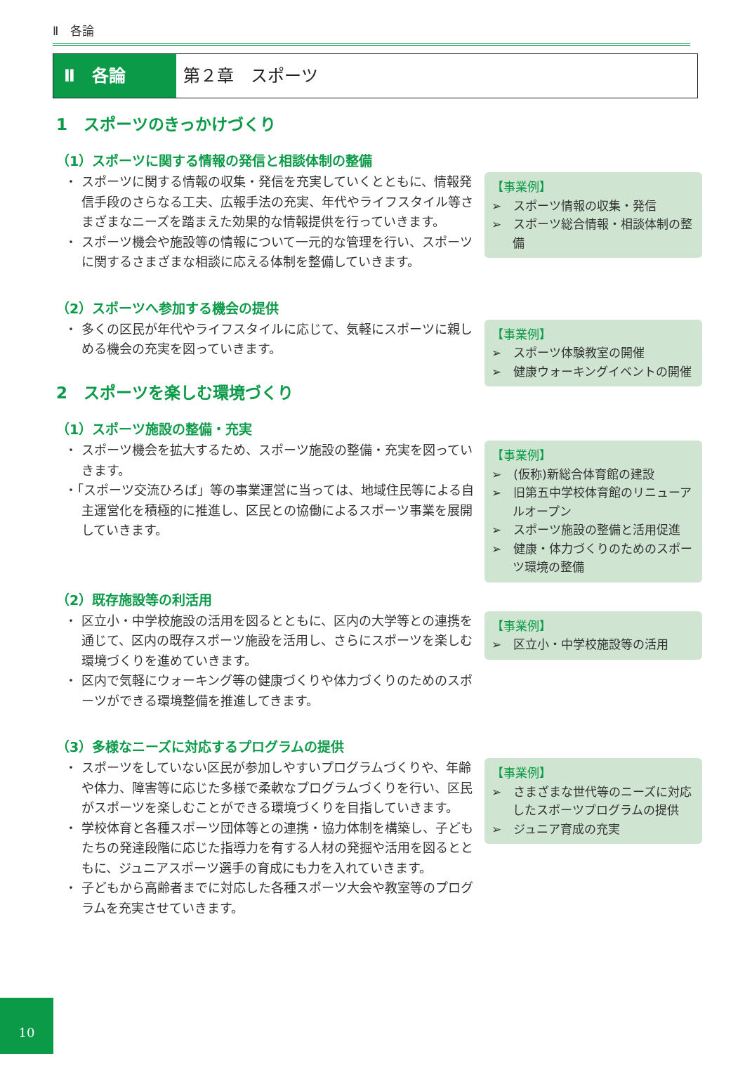Ⅱ　各論
Ⅱ　各論 第２章　スポーツ
1　スポーツのきっかけづくり
（1）スポーツに関する情報の発信と相談体制の整備
・ スポーツに関する情報の収集・発信を充実していくとともに、情報発信手段のさらなる工夫、広報手法の充実、年代やライフスタイル等さまざまなニーズを踏まえた効果的な情報提供を行っていきます。
・ スポーツ機会や施設等の情報について一元的な管理を行い、スポーツに関するさまざまな相談に応える体制を整備していきます。
【事業例】
➢　スポーツ情報の収集・発信
➢　スポーツ総合情報・相談体制の整備
（2）スポーツへ参加する機会の提供
・ 多くの区民が年代やライフスタイルに応じて、気軽にスポーツに親しめる機会の充実を図っていきます。
【事業例】
➢　スポーツ体験教室の開催
➢　健康ウォーキングイベントの開催
2　スポーツを楽しむ環境づくり
（1）スポーツ施設の整備・充実
・ スポーツ機会を拡大するため、スポーツ施設の整備・充実を図っていきます。
・「スポーツ交流ひろば」等の事業運営に当っては、地域住民等による自主運営化を積極的に推進し、区民との協働によるスポーツ事業を展開していきます。
【事業例】
➢　(仮称)新総合体育館の建設
➢　旧第五中学校体育館のリニューアルオープン
➢　スポーツ施設の整備と活用促進
➢　健康・体力づくりのためのスポーツ環境の整備
（2）既存施設等の利活用
・ 区立小・中学校施設の活用を図るとともに、区内の大学等との連携を通じて、区内の既存スポーツ施設を活用し、さらにスポーツを楽しむ環境づくりを進めていきます。
・ 区内で気軽にウォーキング等の健康づくりや体力づくりのためのスポーツができる環境整備を推進してきます。
【事業例】
➢　区立小・中学校施設等の活用
（3）多様なニーズに対応するプログラムの提供
・ スポーツをしていない区民が参加しやすいプログラムづくりや、年齢や体力、障害等に応じた多様で柔軟なプログラムづくりを行い、区民がスポーツを楽しむことができる環境づくりを目指していきます。
・ 学校体育と各種スポーツ団体等との連携・協力体制を構築し、子どもたちの発達段階に応じた指導力を有する人材の発掘や活用を図るとともに、ジュニアスポーツ選手の育成にも力を入れていきます。
・ 子どもから高齢者までに対応した各種スポーツ大会や教室等のプログラムを充実させていきます。
【事業例】
➢　さまざまな世代等のニーズに対応したスポーツプログラムの提供
➢　ジュニア育成の充実
10